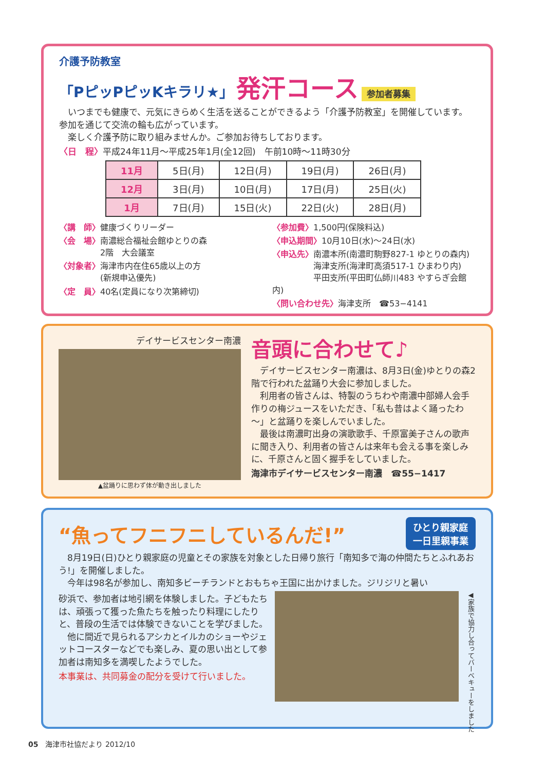介護予防教室
「PピッPピッKキラリ★」
発汗コース
参加者募集
　いつまでも健康で、元気にきらめく生活を送ることができるよう「介護予防教室」を開催しています。参加を通じて交流の輪も広がっています。
　楽しく介護予防に取り組みませんか。ご参加お待ちしております。
〈日　程〉平成24年11月～平成25年1月(全12回)　午前10時～11時30分
| 11月 | 5日(月) | 12日(月) | 19日(月) | 26日(月) |
| 12月 | 3日(月) | 10日(月) | 17日(月) | 25日(火) |
| 1月 | 7日(月) | 15日(火) | 22日(火) | 28日(月) |
〈講　師〉健康づくりリーダー
〈会　場〉南濃総合福祉会館ゆとりの森
　　　　　2階　大会議室
〈対象者〉海津市内在住65歳以上の方
　　　　　(新規申込優先)
〈定　員〉40名(定員になり次第締切)
〈参加費〉1,500円(保険料込)
〈申込期間〉10月10日(水)～24日(水)
〈申込先〉南濃本所(南濃町駒野827-1 ゆとりの森内)
　　　　　海津支所(海津町高須517-1 ひまわり内)
　　　　　平田支所(平田町仏師川483 やすらぎ会館内)
〈問い合わせ先〉海津支所　☎53−4141
デイサービスセンター南濃
▲盆踊りに思わず体が動き出しました
音頭に合わせて♪
　デイサービスセンター南濃は、8月3日(金)ゆとりの森2階で行われた盆踊り大会に参加しました。
　利用者の皆さんは、特製のうちわや南濃中部婦人会手作りの梅ジュースをいただき、「私も昔はよく踊ったわ～」と盆踊りを楽しんでいました。
　最後は南濃町出身の演歌歌手、千原富美子さんの歌声に聞き入り、利用者の皆さんは来年も会える事を楽しみに、千原さんと固く握手をしていました。
海津市デイサービスセンター南濃　☎55−1417
“魚ってフニフニしているんだ!”
ひとり親家庭
一日里親事業
　8月19日(日)ひとり親家庭の児童とその家族を対象とした日帰り旅行「南知多で海の仲間たちとふれあおう!」を開催しました。
　今年は98名が参加し、南知多ビーチランドとおもちゃ王国に出かけました。ジリジリと暑い
砂浜で、参加者は地引網を体験しました。子どもたちは、頑張って獲った魚たちを触ったり料理にしたりと、普段の生活では体験できないことを学びました。
　他に間近で見られるアシカとイルカのショーやジェットコースターなどでも楽しみ、夏の思い出として参加者は南知多を満喫したようでした。
本事業は、共同募金の配分を受けて行いました。
◀家族で協力し合ってバーベキューをしました
05　海津市社協だより 2012/10